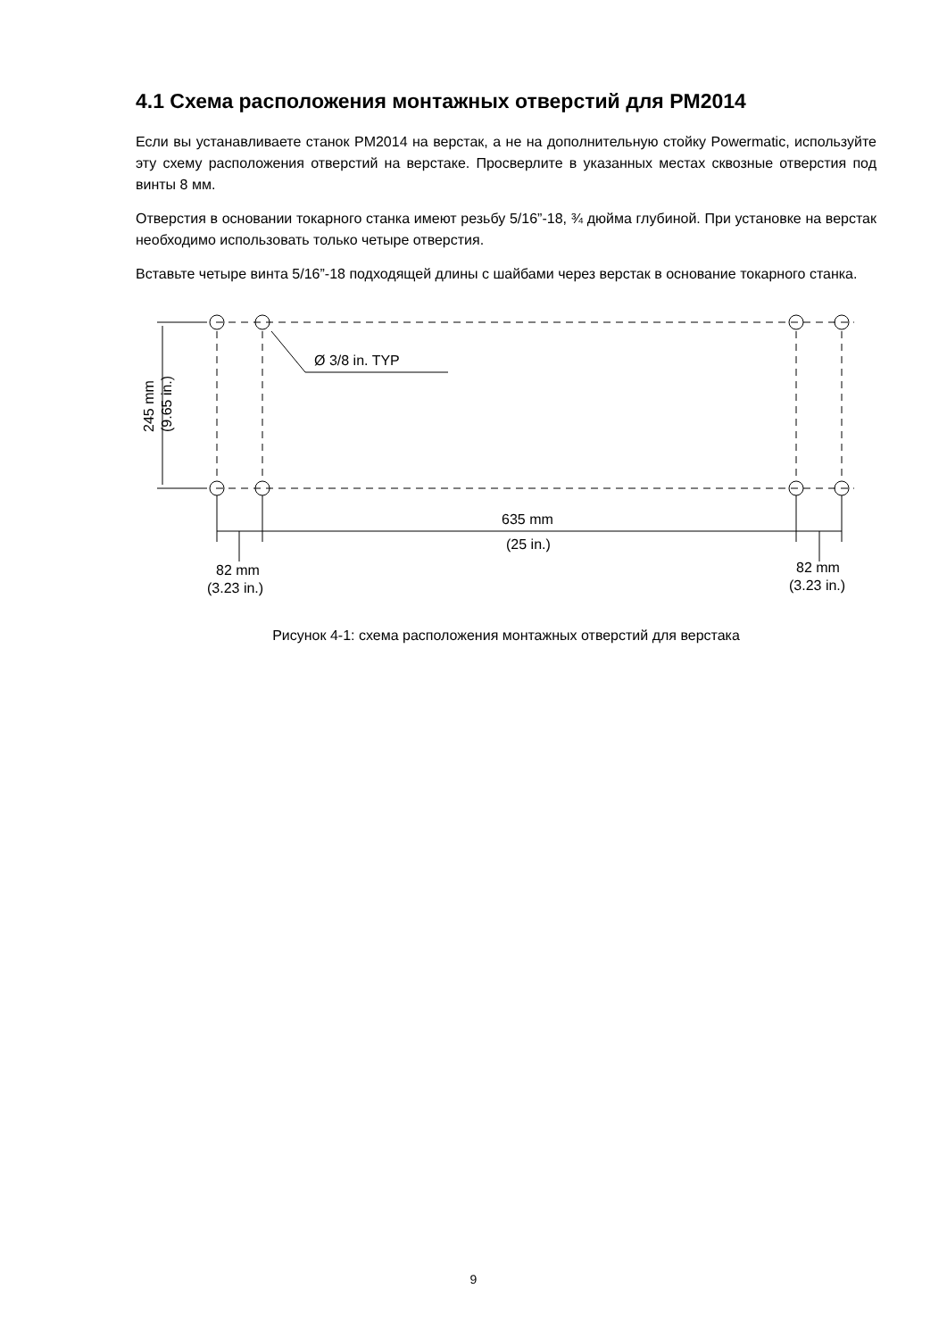4.1 Схема расположения монтажных отверстий для PM2014
Если вы устанавливаете станок PM2014 на верстак, а не на дополнительную стойку Powermatic, используйте эту схему расположения отверстий на верстаке. Просверлите в указанных местах сквозные отверстия под винты 8 мм.
Отверстия в основании токарного станка имеют резьбу 5/16”-18, ¾ дюйма глубиной. При установке на верстак необходимо использовать только четыре отверстия.
Вставьте четыре винта 5/16”-18 подходящей длины с шайбами через верстак в основание токарного станка.
Ø 3/8 in. TYP
245 mm
(9.65 in.)
635 mm
(25 in.)
82 mm
(3.23 in.)
82 mm
(3.23 in.)
Рисунок 4-1: схема расположения монтажных отверстий для верстака
9